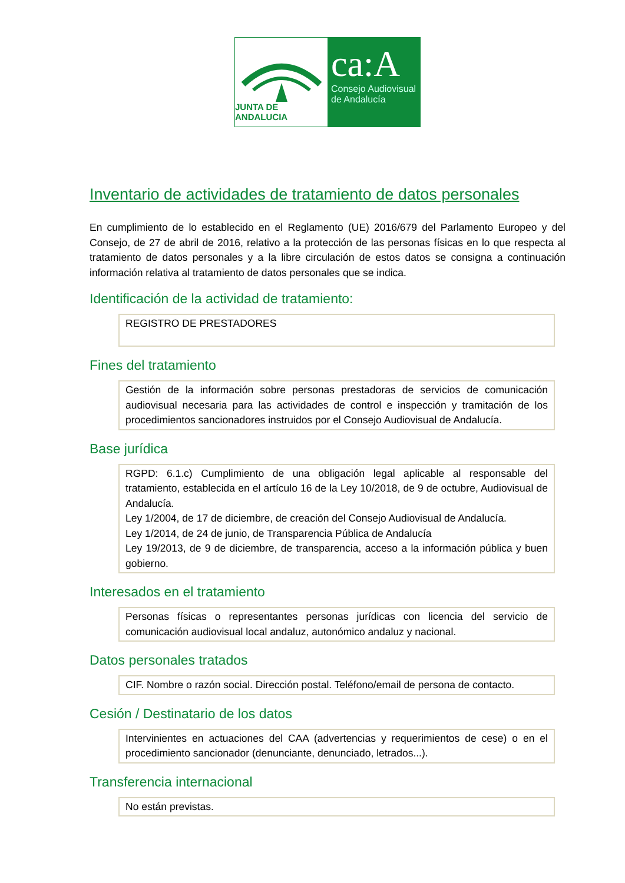JUNTA DE ANDALUCIA
ca:A
Consejo Audiovisual
de Andalucía
Inventario de actividades de tratamiento de datos personales
En cumplimiento de lo establecido en el Reglamento (UE) 2016/679 del Parlamento Europeo y del Consejo, de 27 de abril de 2016, relativo a la protección de las personas físicas en lo que respecta al tratamiento de datos personales y a la libre circulación de estos datos se consigna a continuación información relativa al tratamiento de datos personales que se indica.
Identificación de la actividad de tratamiento:
REGISTRO DE PRESTADORES
Fines del tratamiento
Gestión de la información sobre personas prestadoras de servicios de comunicación audiovisual necesaria para las actividades de control e inspección y tramitación de los procedimientos sancionadores instruidos por el Consejo Audiovisual de Andalucía.
Base jurídica
RGPD: 6.1.c) Cumplimiento de una obligación legal aplicable al responsable del tratamiento, establecida en el artículo 16 de la Ley 10/2018, de 9 de octubre, Audiovisual de Andalucía.
Ley 1/2004, de 17 de diciembre, de creación del Consejo Audiovisual de Andalucía.
Ley 1/2014, de 24 de junio, de Transparencia Pública de Andalucía
Ley 19/2013, de 9 de diciembre, de transparencia, acceso a la información pública y buen gobierno.
Interesados en el tratamiento
Personas físicas o representantes personas jurídicas con licencia del servicio de comunicación audiovisual local andaluz, autonómico andaluz y nacional.
Datos personales tratados
CIF. Nombre o razón social. Dirección postal. Teléfono/email de persona de contacto.
Cesión / Destinatario de los datos
Intervinientes en actuaciones del CAA (advertencias y requerimientos de cese) o en el procedimiento sancionador (denunciante, denunciado, letrados...).
Transferencia internacional
No están previstas.